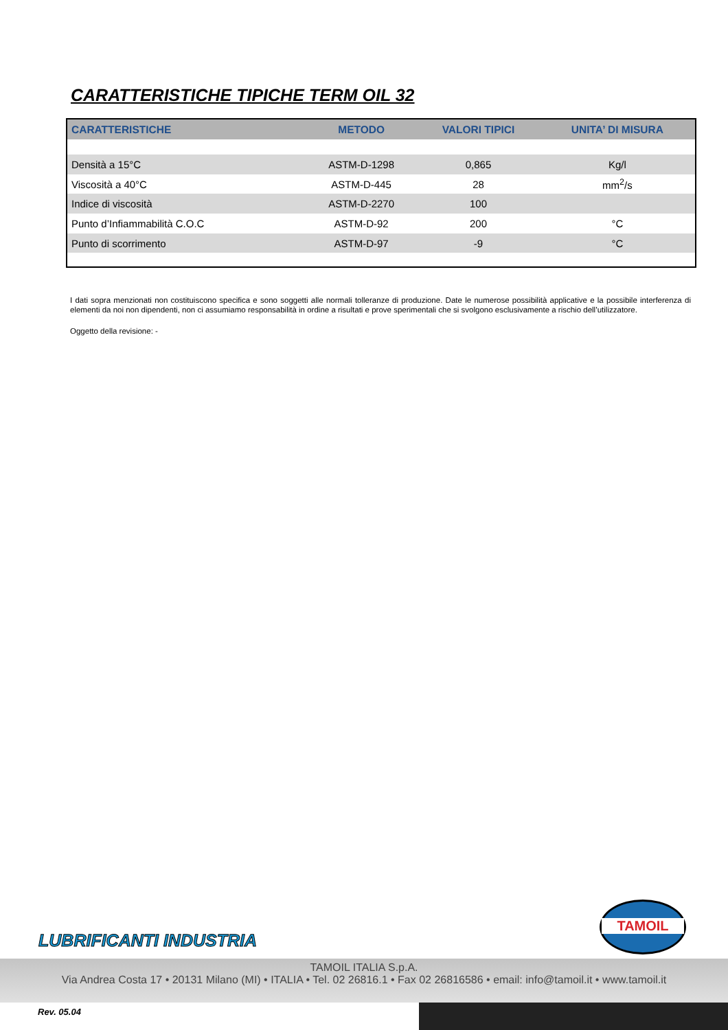CARATTERISTICHE TIPICHE TERM OIL 32
| CARATTERISTICHE | METODO | VALORI TIPICI | UNITA’ DI MISURA |
| --- | --- | --- | --- |
| Densità a 15°C | ASTM-D-1298 | 0,865 | Kg/l |
| Viscosità a 40°C | ASTM-D-445 | 28 | mm<sup>2</sup>/s |
| Indice di viscosità | ASTM-D-2270 | 100 | |
| Punto d’Infiammabilità C.O.C | ASTM-D-92 | 200 | °C |
| Punto di scorrimento | ASTM-D-97 | -9 | °C |
I dati sopra menzionati non costituiscono specifica e sono soggetti alle normali tolleranze di produzione. Date le numerose possibilità applicative e la possibile interferenza di elementi da noi non dipendenti, non ci assumiamo responsabilità in ordine a risultati e prove sperimentali che si svolgono esclusivamente a rischio dell’utilizzatore.
Oggetto della revisione: -
LUBRIFICANTI INDUSTRIA
TAMOIL
TAMOIL ITALIA S.p.A.
Via Andrea Costa 17 • 20131 Milano (MI) • ITALIA • Tel. 02 26816.1 • Fax 02 26816586 • email: info@tamoil.it • www.tamoil.it
Rev. 05.04